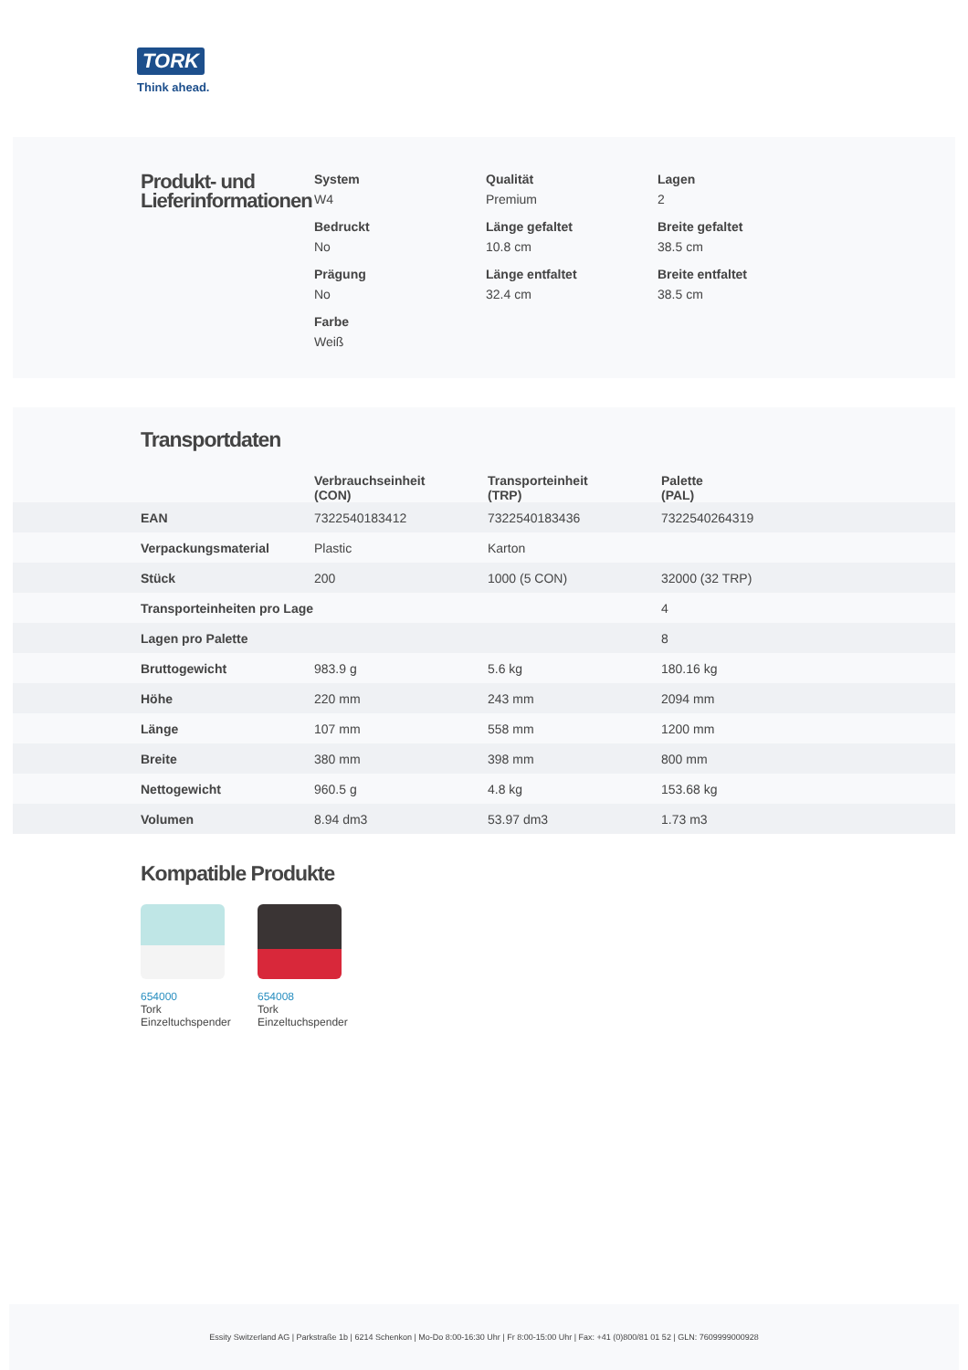TORK
Think ahead.
Produkt- und Lieferinformationen
System
W4
Qualität
Premium
Lagen
2
Bedruckt
No
Länge gefaltet
10.8 cm
Breite gefaltet
38.5 cm
Prägung
No
Länge entfaltet
32.4 cm
Breite entfaltet
38.5 cm
Farbe
Weiß
Transportdaten
| | Verbrauchseinheit (CON) | Transporteinheit (TRP) | Palette (PAL) |
| --- | --- | --- | --- |
| EAN | 7322540183412 | 7322540183436 | 7322540264319 |
| Verpackungsmaterial | Plastic | Karton | |
| Stück | 200 | 1000 (5 CON) | 32000 (32 TRP) |
| Transporteinheiten pro Lage | | | 4 |
| Lagen pro Palette | | | 8 |
| Bruttogewicht | 983.9 g | 5.6 kg | 180.16 kg |
| Höhe | 220 mm | 243 mm | 2094 mm |
| Länge | 107 mm | 558 mm | 1200 mm |
| Breite | 380 mm | 398 mm | 800 mm |
| Nettogewicht | 960.5 g | 4.8 kg | 153.68 kg |
| Volumen | 8.94 dm3 | 53.97 dm3 | 1.73 m3 |
Kompatible Produkte
654000
Tork Einzeltuchspender
654008
Tork Einzeltuchspender
Essity Switzerland AG | Parkstraße 1b | 6214 Schenkon | Mo-Do 8:00-16:30 Uhr | Fr 8:00-15:00 Uhr | Fax: +41 (0)800/81 01 52 | GLN: 7609999000928